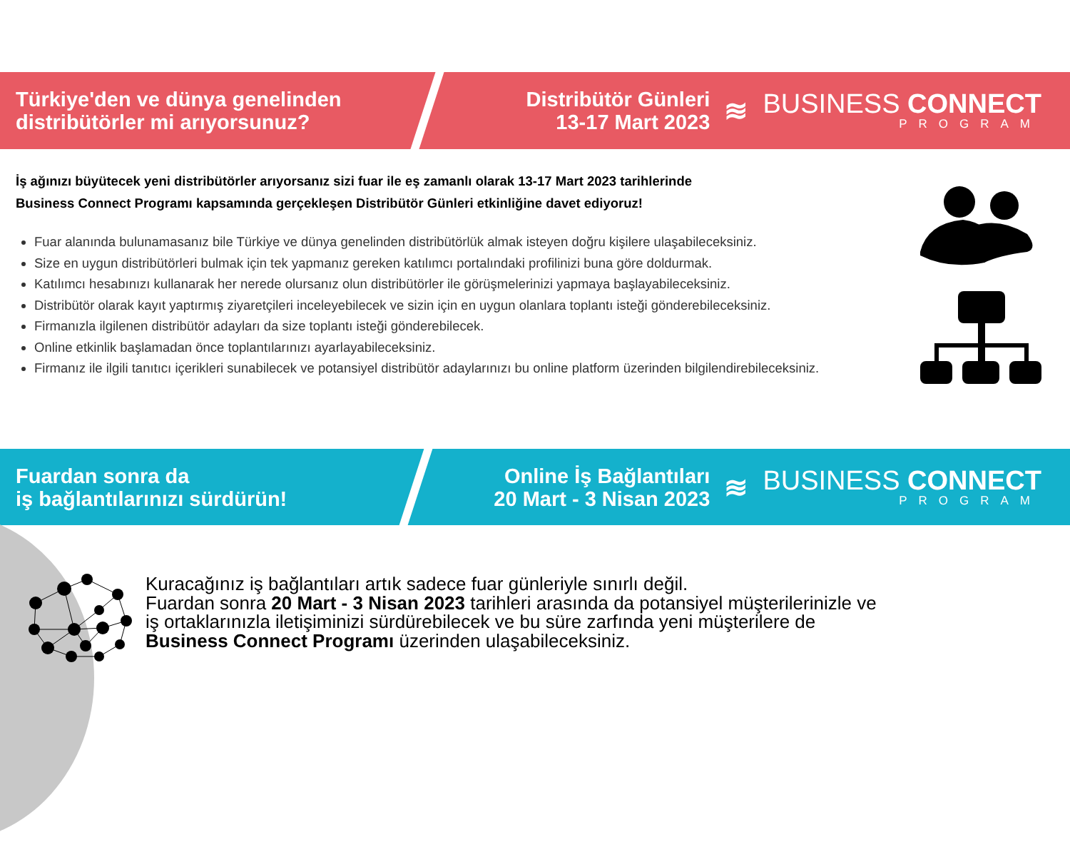Türkiye'den ve dünya genelinden
distribütörler mi arıyorsunuz?
Distribütör Günleri
13-17 Mart 2023
≋
BUSINESS CONNECT
PROGRAM
İş ağınızı büyütecek yeni distribütörler arıyorsanız sizi fuar ile eş zamanlı olarak 13-17 Mart 2023 tarihlerinde
Business Connect Programı kapsamında gerçekleşen Distribütör Günleri etkinliğine davet ediyoruz!
Fuar alanında bulunamasanız bile Türkiye ve dünya genelinden distribütörlük almak isteyen doğru kişilere ulaşabileceksiniz.
Size en uygun distribütörleri bulmak için tek yapmanız gereken katılımcı portalındaki profilinizi buna göre doldurmak.
Katılımcı hesabınızı kullanarak her nerede olursanız olun distribütörler ile görüşmelerinizi yapmaya başlayabileceksiniz.
Distribütör olarak kayıt yaptırmış ziyaretçileri inceleyebilecek ve sizin için en uygun olanlara toplantı isteği gönderebileceksiniz.
Firmanızla ilgilenen distribütör adayları da size toplantı isteği gönderebilecek.
Online etkinlik başlamadan önce toplantılarınızı ayarlayabileceksiniz.
Firmanız ile ilgili tanıtıcı içerikleri sunabilecek ve potansiyel distribütör adaylarınızı bu online platform üzerinden bilgilendirebileceksiniz.
Fuardan sonra da
iş bağlantılarınızı sürdürün!
Online İş Bağlantıları
20 Mart - 3 Nisan 2023
≋
BUSINESS CONNECT
PROGRAM
Kuracağınız iş bağlantıları artık sadece fuar günleriyle sınırlı değil.
Fuardan sonra 20 Mart - 3 Nisan 2023 tarihleri arasında da potansiyel müşterilerinizle ve
iş ortaklarınızla iletişiminizi sürdürebilecek ve bu süre zarfında yeni müşterilere de
Business Connect Programı üzerinden ulaşabileceksiniz.